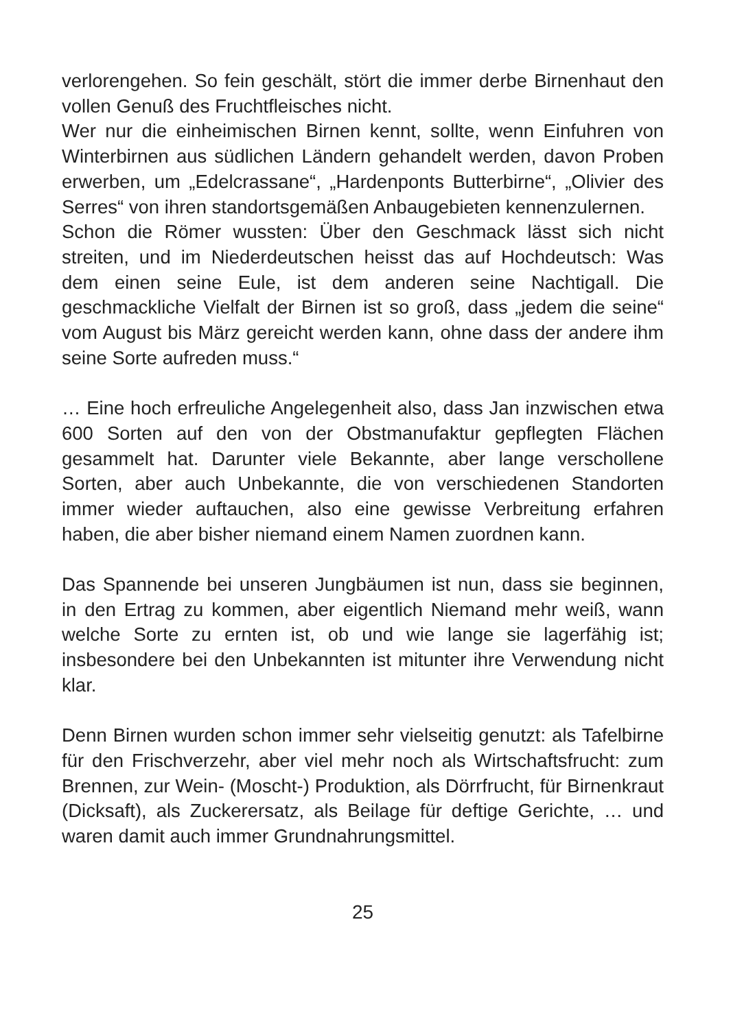verlorengehen. So fein geschält, stört die immer derbe Birnenhaut den vollen Genuß des Fruchtfleisches nicht.
Wer nur die einheimischen Birnen kennt, sollte, wenn Einfuhren von Winterbirnen aus südlichen Ländern gehandelt werden, davon Proben erwerben, um „Edelcrassane“, „Hardenponts Butterbirne“, „Olivier des Serres“ von ihren standortsgemäßen Anbaugebieten kennenzulernen.
Schon die Römer wussten: Über den Geschmack lässt sich nicht streiten, und im Niederdeutschen heisst das auf Hochdeutsch: Was dem einen seine Eule, ist dem anderen seine Nachtigall. Die geschmackliche Vielfalt der Birnen ist so groß, dass „jedem die seine“ vom August bis März gereicht werden kann, ohne dass der andere ihm seine Sorte aufreden muss.“
… Eine hoch erfreuliche Angelegenheit also, dass Jan inzwischen etwa 600 Sorten auf den von der Obstmanufaktur gepflegten Flächen gesammelt hat. Darunter viele Bekannte, aber lange verschollene Sorten, aber auch Unbekannte, die von verschiedenen Standorten immer wieder auftauchen, also eine gewisse Verbreitung erfahren haben, die aber bisher niemand einem Namen zuordnen kann.
Das Spannende bei unseren Jungbäumen ist nun, dass sie beginnen, in den Ertrag zu kommen, aber eigentlich Niemand mehr weiß, wann welche Sorte zu ernten ist, ob und wie lange sie lagerfähig ist; insbesondere bei den Unbekannten ist mitunter ihre Verwendung nicht klar.
Denn Birnen wurden schon immer sehr vielseitig genutzt: als Tafelbirne für den Frischverzehr, aber viel mehr noch als Wirtschaftsfrucht: zum Brennen, zur Wein- (Moscht-) Produktion, als Dörrfrucht, für Birnenkraut (Dicksaft), als Zuckerersatz, als Beilage für deftige Gerichte, … und waren damit auch immer Grundnahrungsmittel.
25